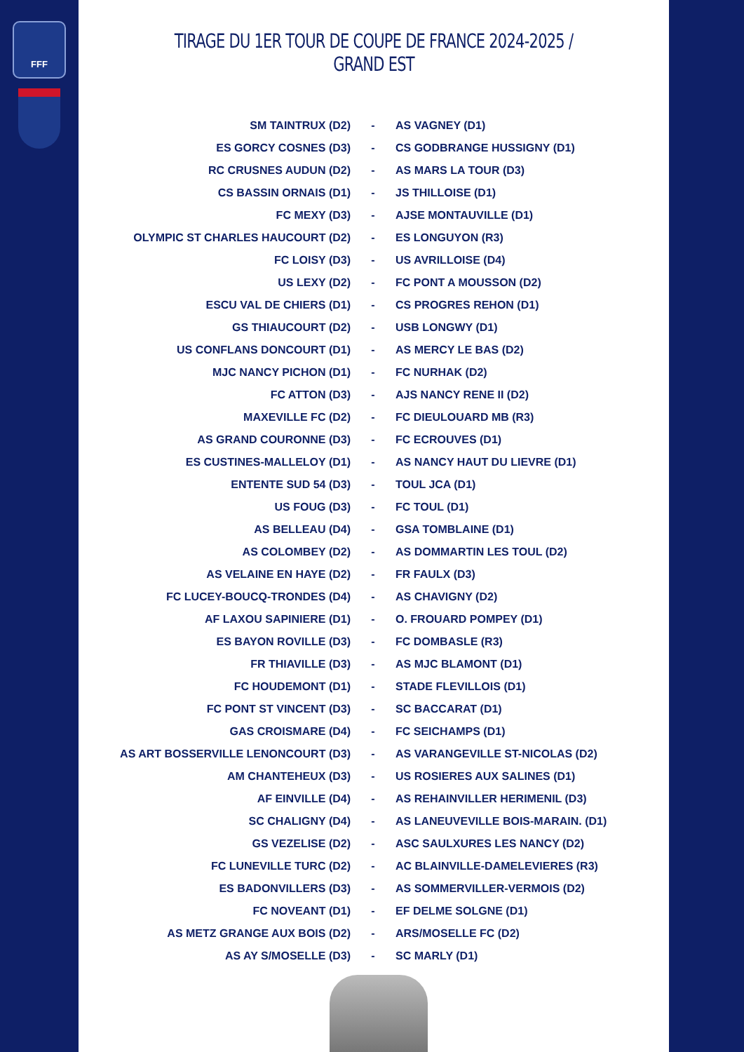FFF
TIRAGE DU 1ER TOUR DE COUPE DE FRANCE 2024-2025 / GRAND EST
| SM TAINTRUX (D2) | - | AS VAGNEY (D1) |
| ES GORCY COSNES (D3) | - | CS GODBRANGE HUSSIGNY (D1) |
| RC CRUSNES AUDUN (D2) | - | AS MARS LA TOUR (D3) |
| CS BASSIN ORNAIS (D1) | - | JS THILLOISE (D1) |
| FC MEXY (D3) | - | AJSE MONTAUVILLE (D1) |
| OLYMPIC ST CHARLES HAUCOURT (D2) | - | ES LONGUYON (R3) |
| FC LOISY (D3) | - | US AVRILLOISE (D4) |
| US LEXY (D2) | - | FC PONT A MOUSSON (D2) |
| ESCU VAL DE CHIERS (D1) | - | CS PROGRES REHON (D1) |
| GS THIAUCOURT (D2) | - | USB LONGWY (D1) |
| US CONFLANS DONCOURT (D1) | - | AS MERCY LE BAS (D2) |
| MJC NANCY PICHON (D1) | - | FC NURHAK (D2) |
| FC ATTON (D3) | - | AJS NANCY RENE II (D2) |
| MAXEVILLE FC (D2) | - | FC DIEULOUARD MB (R3) |
| AS GRAND COURONNE (D3) | - | FC ECROUVES (D1) |
| ES CUSTINES-MALLELOY (D1) | - | AS NANCY HAUT DU LIEVRE (D1) |
| ENTENTE SUD 54 (D3) | - | TOUL JCA (D1) |
| US FOUG (D3) | - | FC TOUL (D1) |
| AS BELLEAU (D4) | - | GSA TOMBLAINE (D1) |
| AS COLOMBEY (D2) | - | AS DOMMARTIN LES TOUL (D2) |
| AS VELAINE EN HAYE (D2) | - | FR FAULX (D3) |
| FC LUCEY-BOUCQ-TRONDES (D4) | - | AS CHAVIGNY (D2) |
| AF LAXOU SAPINIERE (D1) | - | O. FROUARD POMPEY (D1) |
| ES BAYON ROVILLE (D3) | - | FC DOMBASLE (R3) |
| FR THIAVILLE (D3) | - | AS MJC BLAMONT (D1) |
| FC HOUDEMONT (D1) | - | STADE FLEVILLOIS (D1) |
| FC PONT ST VINCENT (D3) | - | SC BACCARAT (D1) |
| GAS CROISMARE (D4) | - | FC SEICHAMPS (D1) |
| AS ART BOSSERVILLE LENONCOURT (D3) | - | AS VARANGEVILLE ST-NICOLAS (D2) |
| AM CHANTEHEUX (D3) | - | US ROSIERES AUX SALINES (D1) |
| AF EINVILLE (D4) | - | AS REHAINVILLER HERIMENIL (D3) |
| SC CHALIGNY (D4) | - | AS LANEUVEVILLE BOIS-MARAIN. (D1) |
| GS VEZELISE (D2) | - | ASC SAULXURES LES NANCY (D2) |
| FC LUNEVILLE TURC (D2) | - | AC BLAINVILLE-DAMELEVIERES (R3) |
| ES BADONVILLERS (D3) | - | AS SOMMERVILLER-VERMOIS (D2) |
| FC NOVEANT (D1) | - | EF DELME SOLGNE (D1) |
| AS METZ GRANGE AUX BOIS (D2) | - | ARS/MOSELLE FC (D2) |
| AS AY S/MOSELLE (D3) | - | SC MARLY (D1) |